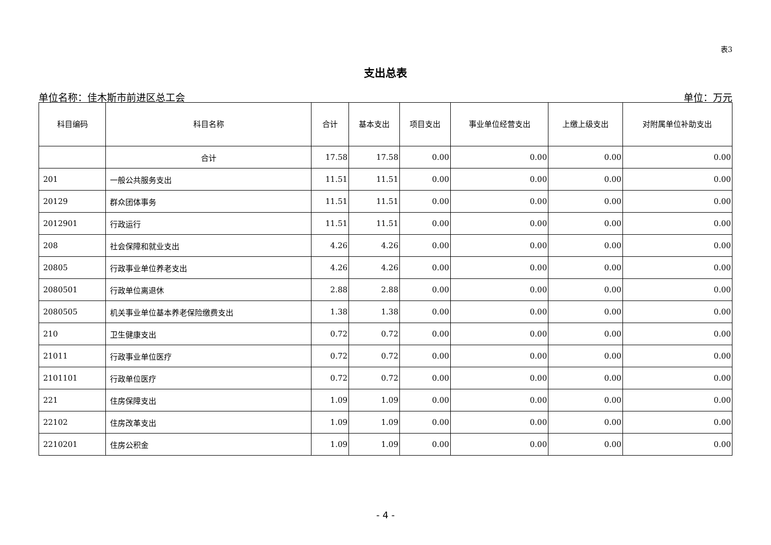表3
支出总表
单位名称：佳木斯市前进区总工会 单位：万元
| 科目编码 | 科目名称 | 合计 | 基本支出 | 项目支出 | 事业单位经营支出 | 上缴上级支出 | 对附属单位补助支出 |
| --- | --- | --- | --- | --- | --- | --- | --- |
| | 合计 | 17.58 | 17.58 | 0.00 | 0.00 | 0.00 | 0.00 |
| 201 | 一般公共服务支出 | 11.51 | 11.51 | 0.00 | 0.00 | 0.00 | 0.00 |
| 20129 | 群众团体事务 | 11.51 | 11.51 | 0.00 | 0.00 | 0.00 | 0.00 |
| 2012901 | 行政运行 | 11.51 | 11.51 | 0.00 | 0.00 | 0.00 | 0.00 |
| 208 | 社会保障和就业支出 | 4.26 | 4.26 | 0.00 | 0.00 | 0.00 | 0.00 |
| 20805 | 行政事业单位养老支出 | 4.26 | 4.26 | 0.00 | 0.00 | 0.00 | 0.00 |
| 2080501 | 行政单位离退休 | 2.88 | 2.88 | 0.00 | 0.00 | 0.00 | 0.00 |
| 2080505 | 机关事业单位基本养老保险缴费支出 | 1.38 | 1.38 | 0.00 | 0.00 | 0.00 | 0.00 |
| 210 | 卫生健康支出 | 0.72 | 0.72 | 0.00 | 0.00 | 0.00 | 0.00 |
| 21011 | 行政事业单位医疗 | 0.72 | 0.72 | 0.00 | 0.00 | 0.00 | 0.00 |
| 2101101 | 行政单位医疗 | 0.72 | 0.72 | 0.00 | 0.00 | 0.00 | 0.00 |
| 221 | 住房保障支出 | 1.09 | 1.09 | 0.00 | 0.00 | 0.00 | 0.00 |
| 22102 | 住房改革支出 | 1.09 | 1.09 | 0.00 | 0.00 | 0.00 | 0.00 |
| 2210201 | 住房公积金 | 1.09 | 1.09 | 0.00 | 0.00 | 0.00 | 0.00 |
- 4 -